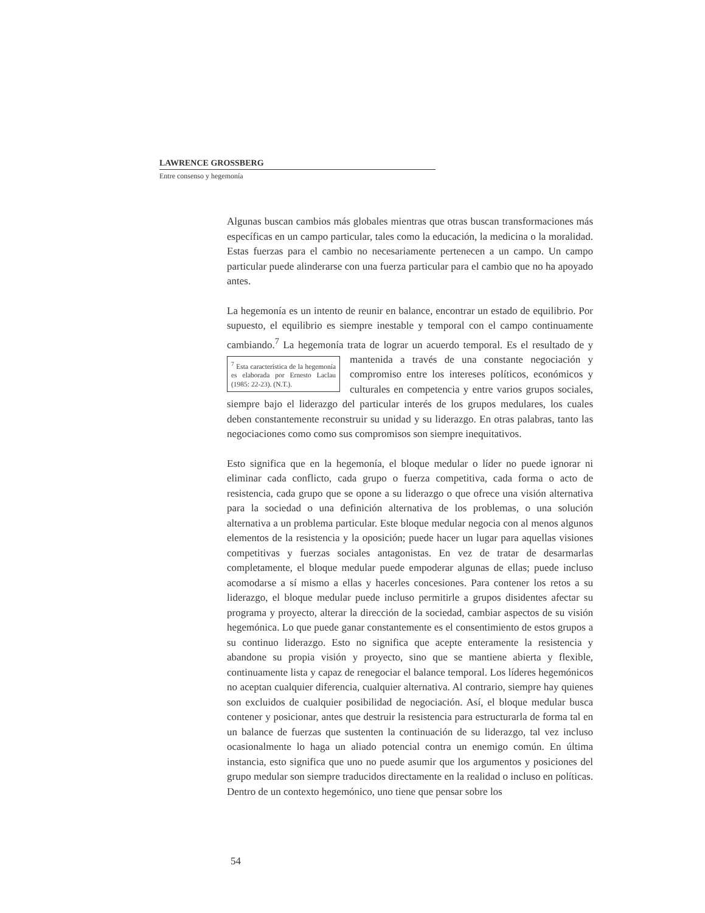LAWRENCE GROSSBERG
Entre consenso y hegemonía
Algunas buscan cambios más globales mientras que otras buscan transformaciones más específicas en un campo particular, tales como la educación, la medicina o la moralidad. Estas fuerzas para el cambio no necesariamente pertenecen a un campo. Un campo particular puede alinderarse con una fuerza particular para el cambio que no ha apoyado antes.
La hegemonía es un intento de reunir en balance, encontrar un estado de equilibrio. Por supuesto, el equilibrio es siempre inestable y temporal con el campo continuamente cambiando.<sup>7</sup> La hegemonía trata de lograr un acuerdo temporal. Es el <sup>7</sup> Esta característica de la hegemonía es elaborada por Ernesto Laclau (1985: 22-23). (N.T.). resultado de y mantenida a través de una constante negociación y compromiso entre los intereses políticos, económicos y culturales en competencia y entre varios grupos sociales, siempre bajo el liderazgo del particular interés de los grupos medulares, los cuales deben constantemente reconstruir su unidad y su liderazgo. En otras palabras, tanto las negociaciones como como sus compromisos son siempre inequitativos.
Esto significa que en la hegemonía, el bloque medular o líder no puede ignorar ni eliminar cada conflicto, cada grupo o fuerza competitiva, cada forma o acto de resistencia, cada grupo que se opone a su liderazgo o que ofrece una visión alternativa para la sociedad o una definición alternativa de los problemas, o una solución alternativa a un problema particular. Este bloque medular negocia con al menos algunos elementos de la resistencia y la oposición; puede hacer un lugar para aquellas visiones competitivas y fuerzas sociales antagonistas. En vez de tratar de desarmarlas completamente, el bloque medular puede empoderar algunas de ellas; puede incluso acomodarse a sí mismo a ellas y hacerles concesiones. Para contener los retos a su liderazgo, el bloque medular puede incluso permitirle a grupos disidentes afectar su programa y proyecto, alterar la dirección de la sociedad, cambiar aspectos de su visión hegemónica. Lo que puede ganar constantemente es el consentimiento de estos grupos a su continuo liderazgo. Esto no significa que acepte enteramente la resistencia y abandone su propia visión y proyecto, sino que se mantiene abierta y flexible, continuamente lista y capaz de renegociar el balance temporal. Los líderes hegemónicos no aceptan cualquier diferencia, cualquier alternativa. Al contrario, siempre hay quienes son excluidos de cualquier posibilidad de negociación. Así, el bloque medular busca contener y posicionar, antes que destruir la resistencia para estructurarla de forma tal en un balance de fuerzas que sustenten la continuación de su liderazgo, tal vez incluso ocasionalmente lo haga un aliado potencial contra un enemigo común. En última instancia, esto significa que uno no puede asumir que los argumentos y posiciones del grupo medular son siempre traducidos directamente en la realidad o incluso en políticas. Dentro de un contexto hegemónico, uno tiene que pensar sobre los
54